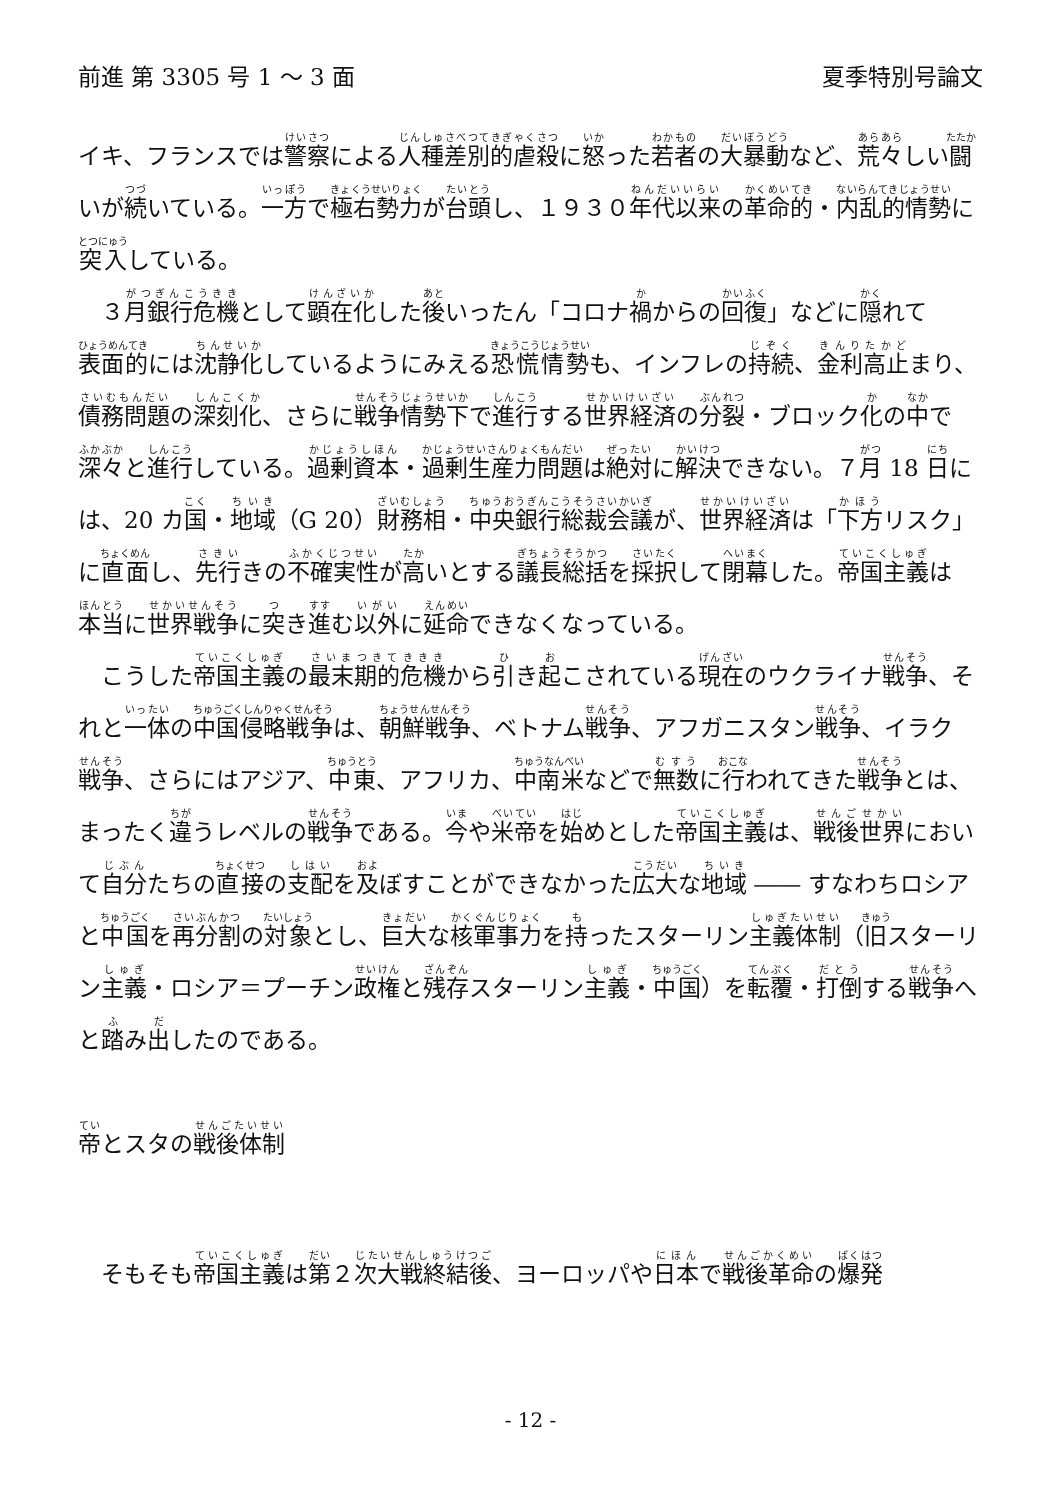前進 第 3305 号 1 ～ 3 面 夏季特別号論文
イキ、フランスでは警察による人種差別的虐殺に怒った若者の大暴動など、荒々しい闘いが続いている。一方で極右勢力が台頭し、１９３０年代以来の革命的・内乱的情勢に突入している。
３月銀行危機として顕在化した後いったん「コロナ禍からの回復」などに隠れて表面的には沈静化しているようにみえる恐慌情勢も、インフレの持続、金利高止まり、債務問題の深刻化、さらに戦争情勢下で進行する世界経済の分裂・ブロック化の中で深々と進行している。過剰資本・過剰生産力問題は絶対に解決できない。７月 18 日には、20 カ国・地域（G 20）財務相・中央銀行総裁会議が、世界経済は「下方リスク」に直面し、先行きの不確実性が高いとする議長総括を採択して閉幕した。帝国主義は本当に世界戦争に突き進む以外に延命できなくなっている。
こうした帝国主義の最末期的危機から引き起こされている現在のウクライナ戦争、それと一体の中国侵略戦争は、朝鮮戦争、ベトナム戦争、アフガニスタン戦争、イラク戦争、さらにはアジア、中東、アフリカ、中南米などで無数に行われてきた戦争とは、まったく違うレベルの戦争である。今や米帝を始めとした帝国主義は、戦後世界において自分たちの直接の支配を及ぼすことができなかった広大な地域 ―― すなわちロシアと中国を再分割の対象とし、巨大な核軍事力を持ったスターリン主義体制（旧スターリン主義・ロシア＝プーチン政権と残存スターリン主義・中国）を転覆・打倒する戦争へと踏み出したのである。
帝とスタの戦後体制
そもそも帝国主義は第２次大戦終結後、ヨーロッパや日本で戦後革命の爆発
- 12 -